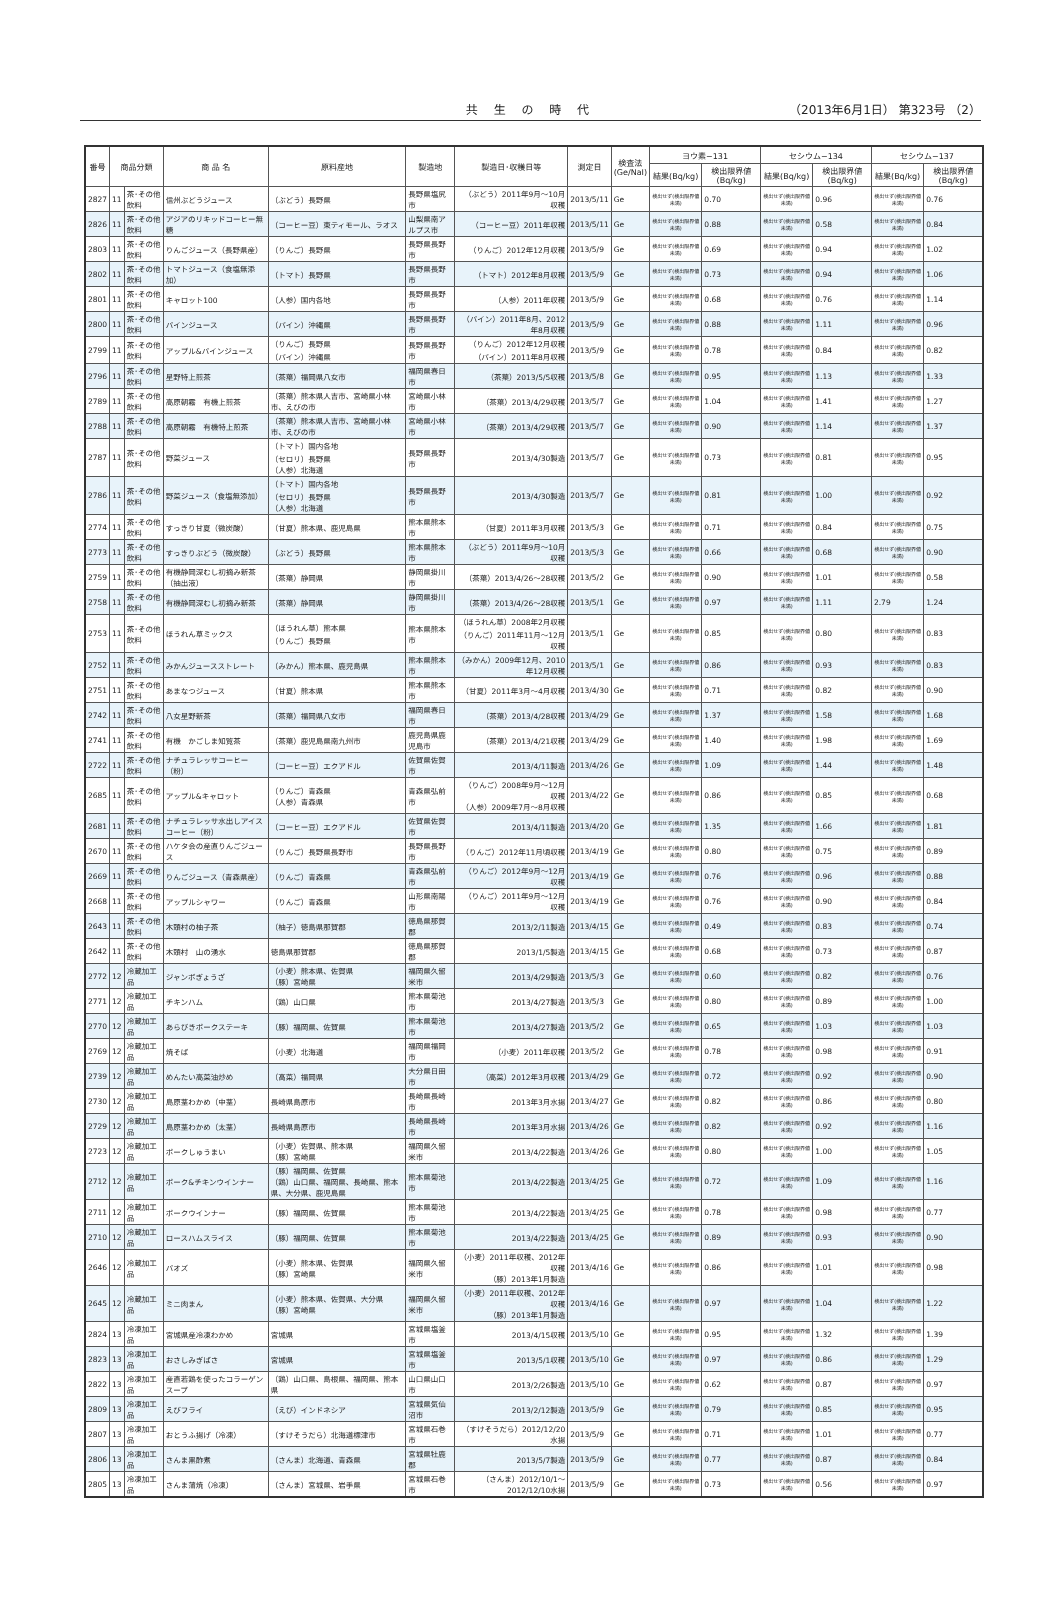共 生 の 時 代
（2013年6月1日） 第323号 （2）
| 番号 | 商品分類 | | 商 品 名 | 原料産地 | 製造地 | 製造日･収穫日等 | 測定日 | 検査法 (Ge/NaI) | ヨウ素−131 | | セシウム−134 | | セシウム−137 | |
| --- | --- | --- | --- | --- | --- | --- | --- | --- | --- | --- | --- | --- | --- | --- |
| | | | | | | | | | 結果(Bq/kg) | 検出限界値(Bq/kg) | 結果(Bq/kg) | 検出限界値(Bq/kg) | 結果(Bq/kg) | 検出限界値(Bq/kg) |
| 2827 | 11 | 茶･その他飲料 | 信州ぶどうジュース | （ぶどう）長野県 | 長野県塩尻市 | （ぶどう）2011年9月〜10月収穫 | 2013/5/11 | Ge | 検出せず(検出限界値未満) | 0.70 | 検出せず(検出限界値未満) | 0.96 | 検出せず(検出限界値未満) | 0.76 |
| 2826 | 11 | 茶･その他飲料 | アジアのリキッドコーヒー無糖 | （コーヒー豆）東ティモール、ラオス | 山梨県南アルプス市 | （コーヒー豆）2011年収穫 | 2013/5/11 | Ge | 検出せず(検出限界値未満) | 0.88 | 検出せず(検出限界値未満) | 0.58 | 検出せず(検出限界値未満) | 0.84 |
| 2803 | 11 | 茶･その他飲料 | りんごジュース（長野県産） | （りんご）長野県 | 長野県長野市 | （りんご）2012年12月収穫 | 2013/5/9 | Ge | 検出せず(検出限界値未満) | 0.69 | 検出せず(検出限界値未満) | 0.94 | 検出せず(検出限界値未満) | 1.02 |
| 2802 | 11 | 茶･その他飲料 | トマトジュース（食塩無添加） | （トマト）長野県 | 長野県長野市 | （トマト）2012年8月収穫 | 2013/5/9 | Ge | 検出せず(検出限界値未満) | 0.73 | 検出せず(検出限界値未満) | 0.94 | 検出せず(検出限界値未満) | 1.06 |
| 2801 | 11 | 茶･その他飲料 | キャロット100 | （人参）国内各地 | 長野県長野市 | （人参）2011年収穫 | 2013/5/9 | Ge | 検出せず(検出限界値未満) | 0.68 | 検出せず(検出限界値未満) | 0.76 | 検出せず(検出限界値未満) | 1.14 |
| 2800 | 11 | 茶･その他飲料 | パインジュース | （パイン）沖縄県 | 長野県長野市 | （パイン）2011年8月、2012年8月収穫 | 2013/5/9 | Ge | 検出せず(検出限界値未満) | 0.88 | 検出せず(検出限界値未満) | 1.11 | 検出せず(検出限界値未満) | 0.96 |
| 2799 | 11 | 茶･その他飲料 | アップル&パインジュース | （りんご）長野県 （パイン）沖縄県 | 長野県長野市 | （りんご）2012年12月収穫 （パイン）2011年8月収穫 | 2013/5/9 | Ge | 検出せず(検出限界値未満) | 0.78 | 検出せず(検出限界値未満) | 0.84 | 検出せず(検出限界値未満) | 0.82 |
| 2796 | 11 | 茶･その他飲料 | 星野特上煎茶 | （茶葉）福岡県八女市 | 福岡県春日市 | （茶葉）2013/5/5収穫 | 2013/5/8 | Ge | 検出せず(検出限界値未満) | 0.95 | 検出せず(検出限界値未満) | 1.13 | 検出せず(検出限界値未満) | 1.33 |
| 2789 | 11 | 茶･その他飲料 | 高原朝霧 有機上煎茶 | （茶葉）熊本県人吉市、宮崎県小林市、えびの市 | 宮崎県小林市 | （茶葉）2013/4/29収穫 | 2013/5/7 | Ge | 検出せず(検出限界値未満) | 1.04 | 検出せず(検出限界値未満) | 1.41 | 検出せず(検出限界値未満) | 1.27 |
| 2788 | 11 | 茶･その他飲料 | 高原朝霧 有機特上煎茶 | （茶葉）熊本県人吉市、宮崎県小林市、えびの市 | 宮崎県小林市 | （茶葉）2013/4/29収穫 | 2013/5/7 | Ge | 検出せず(検出限界値未満) | 0.90 | 検出せず(検出限界値未満) | 1.14 | 検出せず(検出限界値未満) | 1.37 |
| 2787 | 11 | 茶･その他飲料 | 野菜ジュース | （トマト）国内各地 （セロリ）長野県 （人参）北海道 | 長野県長野市 | 2013/4/30製造 | 2013/5/7 | Ge | 検出せず(検出限界値未満) | 0.73 | 検出せず(検出限界値未満) | 0.81 | 検出せず(検出限界値未満) | 0.95 |
| 2786 | 11 | 茶･その他飲料 | 野菜ジュース（食塩無添加） | （トマト）国内各地 （セロリ）長野県 （人参）北海道 | 長野県長野市 | 2013/4/30製造 | 2013/5/7 | Ge | 検出せず(検出限界値未満) | 0.81 | 検出せず(検出限界値未満) | 1.00 | 検出せず(検出限界値未満) | 0.92 |
| 2774 | 11 | 茶･その他飲料 | すっきり甘夏（微炭酸） | （甘夏）熊本県、鹿児島県 | 熊本県熊本市 | （甘夏）2011年3月収穫 | 2013/5/3 | Ge | 検出せず(検出限界値未満) | 0.71 | 検出せず(検出限界値未満) | 0.84 | 検出せず(検出限界値未満) | 0.75 |
| 2773 | 11 | 茶･その他飲料 | すっきりぶどう（微炭酸） | （ぶどう）長野県 | 熊本県熊本市 | （ぶどう）2011年9月〜10月収穫 | 2013/5/3 | Ge | 検出せず(検出限界値未満) | 0.66 | 検出せず(検出限界値未満) | 0.68 | 検出せず(検出限界値未満) | 0.90 |
| 2759 | 11 | 茶･その他飲料 | 有機静岡深むし初摘み新茶（抽出液） | （茶葉）静岡県 | 静岡県掛川市 | （茶葉）2013/4/26〜28収穫 | 2013/5/2 | Ge | 検出せず(検出限界値未満) | 0.90 | 検出せず(検出限界値未満) | 1.01 | 検出せず(検出限界値未満) | 0.58 |
| 2758 | 11 | 茶･その他飲料 | 有機静岡深むし初摘み新茶 | （茶葉）静岡県 | 静岡県掛川市 | （茶葉）2013/4/26〜28収穫 | 2013/5/1 | Ge | 検出せず(検出限界値未満) | 0.97 | 検出せず(検出限界値未満) | 1.11 | 2.79 | 1.24 |
| 2753 | 11 | 茶･その他飲料 | ほうれん草ミックス | （ほうれん草）熊本県 （りんご）長野県 | 熊本県熊本市 | （ほうれん草）2008年2月収穫 （りんご）2011年11月〜12月収穫 | 2013/5/1 | Ge | 検出せず(検出限界値未満) | 0.85 | 検出せず(検出限界値未満) | 0.80 | 検出せず(検出限界値未満) | 0.83 |
| 2752 | 11 | 茶･その他飲料 | みかんジュースストレート | （みかん）熊本県、鹿児島県 | 熊本県熊本市 | （みかん）2009年12月、2010年12月収穫 | 2013/5/1 | Ge | 検出せず(検出限界値未満) | 0.86 | 検出せず(検出限界値未満) | 0.93 | 検出せず(検出限界値未満) | 0.83 |
| 2751 | 11 | 茶･その他飲料 | あまなつジュース | （甘夏）熊本県 | 熊本県熊本市 | （甘夏）2011年3月〜4月収穫 | 2013/4/30 | Ge | 検出せず(検出限界値未満) | 0.71 | 検出せず(検出限界値未満) | 0.82 | 検出せず(検出限界値未満) | 0.90 |
| 2742 | 11 | 茶･その他飲料 | 八女星野新茶 | （茶葉）福岡県八女市 | 福岡県春日市 | （茶葉）2013/4/28収穫 | 2013/4/29 | Ge | 検出せず(検出限界値未満) | 1.37 | 検出せず(検出限界値未満) | 1.58 | 検出せず(検出限界値未満) | 1.68 |
| 2741 | 11 | 茶･その他飲料 | 有機 かごしま知覧茶 | （茶葉）鹿児島県南九州市 | 鹿児島県鹿児島市 | （茶葉）2013/4/21収穫 | 2013/4/29 | Ge | 検出せず(検出限界値未満) | 1.40 | 検出せず(検出限界値未満) | 1.98 | 検出せず(検出限界値未満) | 1.69 |
| 2722 | 11 | 茶･その他飲料 | ナチュラレッサコーヒー（粉） | （コーヒー豆）エクアドル | 佐賀県佐賀市 | 2013/4/11製造 | 2013/4/26 | Ge | 検出せず(検出限界値未満) | 1.09 | 検出せず(検出限界値未満) | 1.44 | 検出せず(検出限界値未満) | 1.48 |
| 2685 | 11 | 茶･その他飲料 | アップル&キャロット | （りんご）青森県 （人参）青森県 | 青森県弘前市 | （りんご）2008年9月〜12月収穫 （人参）2009年7月〜8月収穫 | 2013/4/22 | Ge | 検出せず(検出限界値未満) | 0.86 | 検出せず(検出限界値未満) | 0.85 | 検出せず(検出限界値未満) | 0.68 |
| 2681 | 11 | 茶･その他飲料 | ナチュラレッサ水出しアイスコーヒー（粉） | （コーヒー豆）エクアドル | 佐賀県佐賀市 | 2013/4/11製造 | 2013/4/20 | Ge | 検出せず(検出限界値未満) | 1.35 | 検出せず(検出限界値未満) | 1.66 | 検出せず(検出限界値未満) | 1.81 |
| 2670 | 11 | 茶･その他飲料 | ハケタ会の産直りんごジュース | （りんご）長野県長野市 | 長野県長野市 | （りんご）2012年11月頃収穫 | 2013/4/19 | Ge | 検出せず(検出限界値未満) | 0.80 | 検出せず(検出限界値未満) | 0.75 | 検出せず(検出限界値未満) | 0.89 |
| 2669 | 11 | 茶･その他飲料 | りんごジュース（青森県産） | （りんご）青森県 | 青森県弘前市 | （りんご）2012年9月〜12月収穫 | 2013/4/19 | Ge | 検出せず(検出限界値未満) | 0.76 | 検出せず(検出限界値未満) | 0.96 | 検出せず(検出限界値未満) | 0.88 |
| 2668 | 11 | 茶･その他飲料 | アップルシャワー | （りんご）青森県 | 山形県南陽市 | （りんご）2011年9月〜12月収穫 | 2013/4/19 | Ge | 検出せず(検出限界値未満) | 0.76 | 検出せず(検出限界値未満) | 0.90 | 検出せず(検出限界値未満) | 0.84 |
| 2643 | 11 | 茶･その他飲料 | 木頭村の柚子茶 | （柚子）徳島県那賀郡 | 徳島県那賀郡 | 2013/2/11製造 | 2013/4/15 | Ge | 検出せず(検出限界値未満) | 0.49 | 検出せず(検出限界値未満) | 0.83 | 検出せず(検出限界値未満) | 0.74 |
| 2642 | 11 | 茶･その他飲料 | 木頭村 山の湧水 | 徳島県那賀郡 | 徳島県那賀郡 | 2013/1/5製造 | 2013/4/15 | Ge | 検出せず(検出限界値未満) | 0.68 | 検出せず(検出限界値未満) | 0.73 | 検出せず(検出限界値未満) | 0.87 |
| 2772 | 12 | 冷蔵加工品 | ジャンボぎょうざ | （小麦）熊本県、佐賀県 （豚）宮崎県 | 福岡県久留米市 | 2013/4/29製造 | 2013/5/3 | Ge | 検出せず(検出限界値未満) | 0.60 | 検出せず(検出限界値未満) | 0.82 | 検出せず(検出限界値未満) | 0.76 |
| 2771 | 12 | 冷蔵加工品 | チキンハム | （鶏）山口県 | 熊本県菊池市 | 2013/4/27製造 | 2013/5/3 | Ge | 検出せず(検出限界値未満) | 0.80 | 検出せず(検出限界値未満) | 0.89 | 検出せず(検出限界値未満) | 1.00 |
| 2770 | 12 | 冷蔵加工品 | あらびきポークステーキ | （豚）福岡県、佐賀県 | 熊本県菊池市 | 2013/4/27製造 | 2013/5/2 | Ge | 検出せず(検出限界値未満) | 0.65 | 検出せず(検出限界値未満) | 1.03 | 検出せず(検出限界値未満) | 1.03 |
| 2769 | 12 | 冷蔵加工品 | 焼そば | （小麦）北海道 | 福岡県福岡市 | （小麦）2011年収穫 | 2013/5/2 | Ge | 検出せず(検出限界値未満) | 0.78 | 検出せず(検出限界値未満) | 0.98 | 検出せず(検出限界値未満) | 0.91 |
| 2739 | 12 | 冷蔵加工品 | めんたい高菜油炒め | （高菜）福岡県 | 大分県日田市 | （高菜）2012年3月収穫 | 2013/4/29 | Ge | 検出せず(検出限界値未満) | 0.72 | 検出せず(検出限界値未満) | 0.92 | 検出せず(検出限界値未満) | 0.90 |
| 2730 | 12 | 冷蔵加工品 | 島原茎わかめ（中茎） | 長崎県島原市 | 長崎県長崎市 | 2013年3月水揚 | 2013/4/27 | Ge | 検出せず(検出限界値未満) | 0.82 | 検出せず(検出限界値未満) | 0.86 | 検出せず(検出限界値未満) | 0.80 |
| 2729 | 12 | 冷蔵加工品 | 島原茎わかめ（太茎） | 長崎県島原市 | 長崎県長崎市 | 2013年3月水揚 | 2013/4/26 | Ge | 検出せず(検出限界値未満) | 0.82 | 検出せず(検出限界値未満) | 0.92 | 検出せず(検出限界値未満) | 1.16 |
| 2723 | 12 | 冷蔵加工品 | ポークしゅうまい | （小麦）佐賀県、熊本県 （豚）宮崎県 | 福岡県久留米市 | 2013/4/22製造 | 2013/4/26 | Ge | 検出せず(検出限界値未満) | 0.80 | 検出せず(検出限界値未満) | 1.00 | 検出せず(検出限界値未満) | 1.05 |
| 2712 | 12 | 冷蔵加工品 | ポーク&チキンウインナー | （豚）福岡県、佐賀県 （鶏）山口県、福岡県、長崎県、熊本県、大分県、鹿児島県 | 熊本県菊池市 | 2013/4/22製造 | 2013/4/25 | Ge | 検出せず(検出限界値未満) | 0.72 | 検出せず(検出限界値未満) | 1.09 | 検出せず(検出限界値未満) | 1.16 |
| 2711 | 12 | 冷蔵加工品 | ポークウインナー | （豚）福岡県、佐賀県 | 熊本県菊池市 | 2013/4/22製造 | 2013/4/25 | Ge | 検出せず(検出限界値未満) | 0.78 | 検出せず(検出限界値未満) | 0.98 | 検出せず(検出限界値未満) | 0.77 |
| 2710 | 12 | 冷蔵加工品 | ロースハムスライス | （豚）福岡県、佐賀県 | 熊本県菊池市 | 2013/4/22製造 | 2013/4/25 | Ge | 検出せず(検出限界値未満) | 0.89 | 検出せず(検出限界値未満) | 0.93 | 検出せず(検出限界値未満) | 0.90 |
| 2646 | 12 | 冷蔵加工品 | パオズ | （小麦）熊本県、佐賀県 （豚）宮崎県 | 福岡県久留米市 | （小麦）2011年収穫、2012年収穫 （豚）2013年1月製造 | 2013/4/16 | Ge | 検出せず(検出限界値未満) | 0.86 | 検出せず(検出限界値未満) | 1.01 | 検出せず(検出限界値未満) | 0.98 |
| 2645 | 12 | 冷蔵加工品 | ミニ肉まん | （小麦）熊本県、佐賀県、大分県 （豚）宮崎県 | 福岡県久留米市 | （小麦）2011年収穫、2012年収穫 （豚）2013年1月製造 | 2013/4/16 | Ge | 検出せず(検出限界値未満) | 0.97 | 検出せず(検出限界値未満) | 1.04 | 検出せず(検出限界値未満) | 1.22 |
| 2824 | 13 | 冷凍加工品 | 宮城県産冷凍わかめ | 宮城県 | 宮城県塩釜市 | 2013/4/15収穫 | 2013/5/10 | Ge | 検出せず(検出限界値未満) | 0.95 | 検出せず(検出限界値未満) | 1.32 | 検出せず(検出限界値未満) | 1.39 |
| 2823 | 13 | 冷凍加工品 | おさしみぎばさ | 宮城県 | 宮城県塩釜市 | 2013/5/1収穫 | 2013/5/10 | Ge | 検出せず(検出限界値未満) | 0.97 | 検出せず(検出限界値未満) | 0.86 | 検出せず(検出限界値未満) | 1.29 |
| 2822 | 13 | 冷凍加工品 | 産直若鶏を使ったコラーゲンスープ | （鶏）山口県、島根県、福岡県、熊本県 | 山口県山口市 | 2013/2/26製造 | 2013/5/10 | Ge | 検出せず(検出限界値未満) | 0.62 | 検出せず(検出限界値未満) | 0.87 | 検出せず(検出限界値未満) | 0.97 |
| 2809 | 13 | 冷凍加工品 | えびフライ | （えび）インドネシア | 宮城県気仙沼市 | 2013/2/12製造 | 2013/5/9 | Ge | 検出せず(検出限界値未満) | 0.79 | 検出せず(検出限界値未満) | 0.85 | 検出せず(検出限界値未満) | 0.95 |
| 2807 | 13 | 冷凍加工品 | おとうふ揚げ（冷凍） | （すけそうだら）北海道標津市 | 宮城県石巻市 | （すけそうだら）2012/12/20水揚 | 2013/5/9 | Ge | 検出せず(検出限界値未満) | 0.71 | 検出せず(検出限界値未満) | 1.01 | 検出せず(検出限界値未満) | 0.77 |
| 2806 | 13 | 冷凍加工品 | さんま黒酢煮 | （さんま）北海道、青森県 | 宮城県牡鹿郡 | 2013/5/7製造 | 2013/5/9 | Ge | 検出せず(検出限界値未満) | 0.77 | 検出せず(検出限界値未満) | 0.87 | 検出せず(検出限界値未満) | 0.84 |
| 2805 | 13 | 冷凍加工品 | さんま蒲焼（冷凍） | （さんま）宮城県、岩手県 | 宮城県石巻市 | （さんま）2012/10/1〜2012/12/10水揚 | 2013/5/9 | Ge | 検出せず(検出限界値未満) | 0.73 | 検出せず(検出限界値未満) | 0.56 | 検出せず(検出限界値未満) | 0.97 |